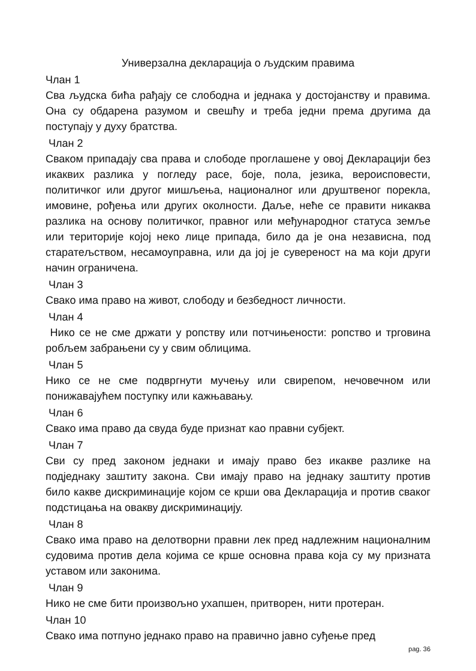Универзална декларација о људским правима
Члан 1
Сва људска бића рађају се слободна и једнака у достојанству и правима. Она су обдарена разумом и свешћу и треба једни према другима да поступају у духу братства.
Члан 2
Сваком припадају сва права и слободе проглашене у овој Декларацији без икаквих разлика у погледу расе, боје, пола, језика, вероисповести, политичког или другог мишљења, националног или друштвеног порекла, имовине, рођења или других околности. Даље, неће се правити никаква разлика на основу политичког, правног или међународног статуса земље или територије којој неко лице припада, било да је она независна, под старатељством, несамоуправна, или да јој је сувереност на ма који други начин ограничена.
Члан 3
Свако има право на живот, слободу и безбедност личности.
Члан 4
Нико се не сме држати у ропству или потчињености: ропство и трговина робљем забрањени су у свим облицима.
Члан 5
Нико се не сме подвргнути мучењу или свирепом, нечовечном или понижавајућем поступку или кажњавању.
Члан 6
Свако има право да свуда буде признат као правни субјект.
Члан 7
Сви су пред законом једнаки и имају право без икакве разлике на подједнаку заштиту закона. Сви имају право на једнаку заштиту против било какве дискриминације којом се крши ова Декларација и против сваког подстицања на овакву дискриминацију.
Члан 8
Свако има право на делотворни правни лек пред надлежним националним судовима против дела којима се крше основна права која су му призната уставом или законима.
Члан 9
Нико не сме бити произвољно ухапшен, притворен, нити протеран.
Члан 10
Свако има потпуно једнако право на правично јавно суђење пред
pag. 36